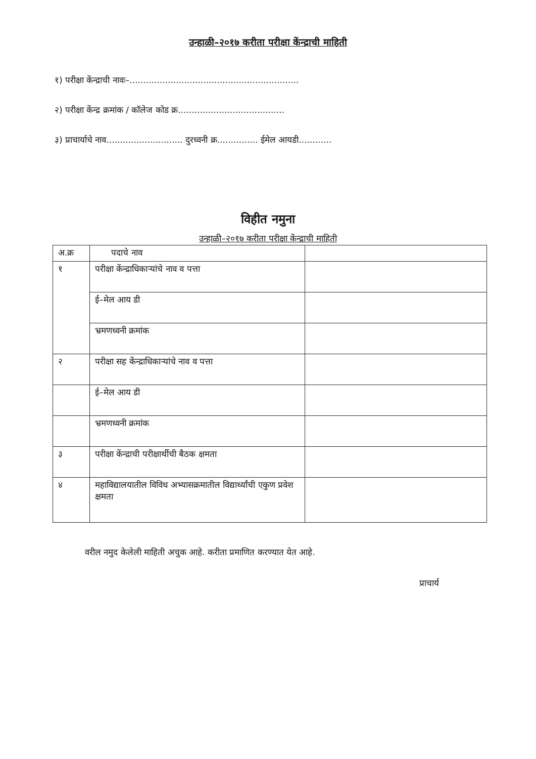उन्हाळी–२०१७ करीता परीक्षा केंन्द्राची माहिती
१) परीक्षा केंन्द्राची नावः–..............................................................
२) परीक्षा केंन्द्र क्रमांक / कॉलेज कोड क्र.......................................
३) प्राचार्याचे नाव............................ दुरध्वनी क्र............... ईमेल आयडी............
विहीत नमुना
उन्हाळी–२०१७ करीता परीक्षा केंन्द्राची माहिती
| अ.क्र | पदाचे नाव | |
| --- | --- | --- |
| १ | परीक्षा केंन्द्राधिकाऱ्यांचे नाव व पत्ता | |
| | ई–मेल आय डी | |
| | भ्रमणध्वनी क्रमांक | |
| २ | परीक्षा सह केंन्द्राधिकाऱ्यांचे नाव व पत्ता | |
| | ई–मेल आय डी | |
| | भ्रमणध्वनी क्रमांक | |
| ३ | परीक्षा केंन्द्राची परीक्षार्थीची बैठक क्षमता | |
| ४ | महाविद्यालयातील विविध अभ्यासक्रमातील विद्यार्थ्यांची एकुण प्रवेश क्षमता | |
वरील नमुद केलेली माहिती अचुक आहे. करीता प्रमाणित करण्यात येत आहे.
प्राचार्य